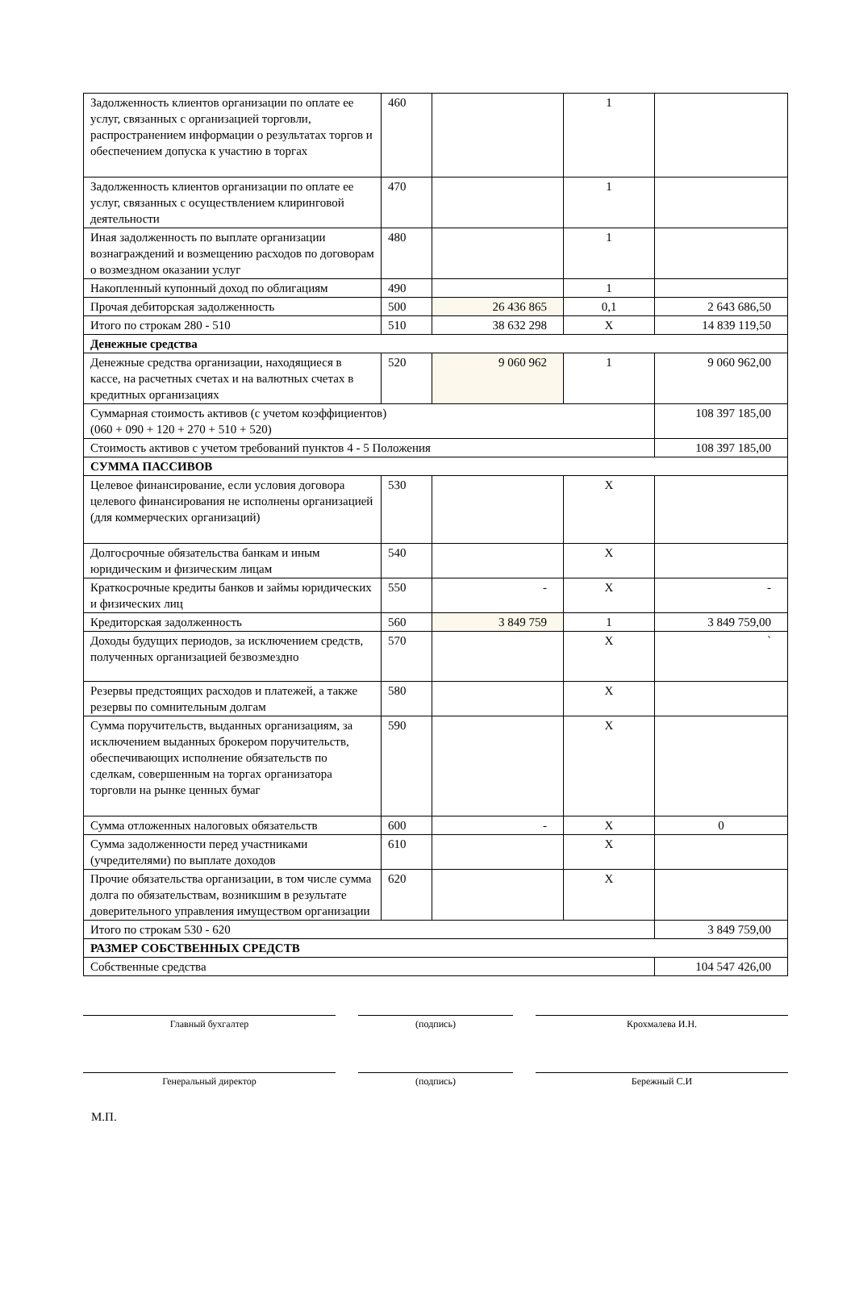| Задолженность клиентов организации по оплате ее услуг, связанных с организацией торговли, распространением информации о результатах торгов и обеспечением допуска к участию в торгах | 460 | | 1 | |
| Задолженность клиентов организации по оплате ее услуг, связанных с осуществлением клиринговой деятельности | 470 | | 1 | |
| Иная задолженность по выплате организации вознаграждений и возмещению расходов по договорам о возмездном оказании услуг | 480 | | 1 | |
| Накопленный купонный доход по облигациям | 490 | | 1 | |
| Прочая дебиторская задолженность | 500 | 26 436 865 | 0,1 | 2 643 686,50 |
| Итого по строкам 280 - 510 | 510 | 38 632 298 | X | 14 839 119,50 |
| Денежные средства | | | | |
| Денежные средства организации, находящиеся в кассе, на расчетных счетах и на валютных счетах в кредитных организациях | 520 | 9 060 962 | 1 | 9 060 962,00 |
| Суммарная стоимость активов (с учетом коэффициентов) (060 + 090 + 120 + 270 + 510 + 520) | | | | 108 397 185,00 |
| Стоимость активов с учетом требований пунктов 4 - 5 Положения | | | | 108 397 185,00 |
| СУММА ПАССИВОВ | | | | |
| Целевое финансирование, если условия договора целевого финансирования не исполнены организацией (для коммерческих организаций) | 530 | | X | |
| Долгосрочные обязательства банкам и иным юридическим и физическим лицам | 540 | | X | |
| Краткосрочные кредиты банков и займы юридических и физических лиц | 550 | - | X | - |
| Кредиторская задолженность | 560 | 3 849 759 | 1 | 3 849 759,00 |
| Доходы будущих периодов, за исключением средств, полученных организацией безвозмездно | 570 | | X | ` |
| Резервы предстоящих расходов и платежей, а также резервы по сомнительным долгам | 580 | | X | |
| Сумма поручительств, выданных организациям, за исключением выданных брокером поручительств, обеспечивающих исполнение обязательств по сделкам, совершенным на торгах организатора торговли на рынке ценных бумаг | 590 | | X | |
| Сумма отложенных налоговых обязательств | 600 | - | X | 0 |
| Сумма задолженности перед участниками (учредителями) по выплате доходов | 610 | | X | |
| Прочие обязательства организации, в том числе сумма долга по обязательствам, возникшим в результате доверительного управления имуществом организации | 620 | | X | |
| Итого по строкам 530 - 620 | | | | 3 849 759,00 |
| РАЗМЕР СОБСТВЕННЫХ СРЕДСТВ | | | | |
| Собственные средства | | | | 104 547 426,00 |
Главный бухгалтер (подпись) Крохмалева И.Н.
Генеральный директор (подпись) Бережный С.И
М.П.